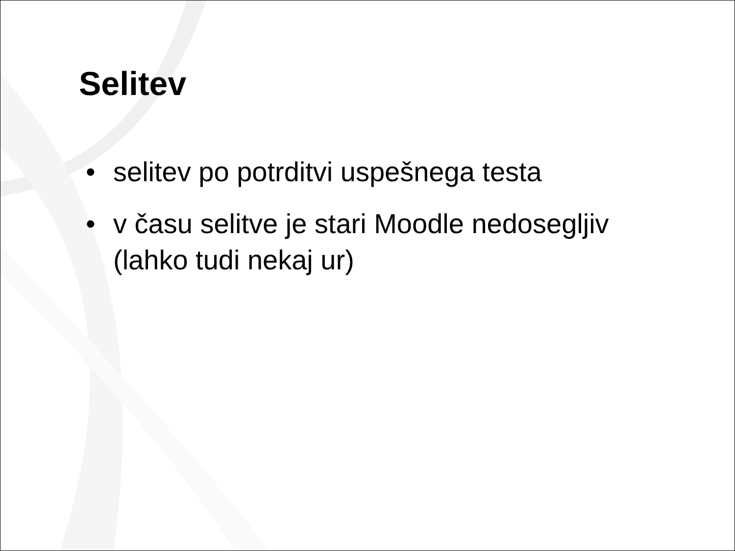Selitev
• selitev po potrditvi uspešnega testa
• v času selitve je stari Moodle nedosegljiv (lahko tudi nekaj ur)